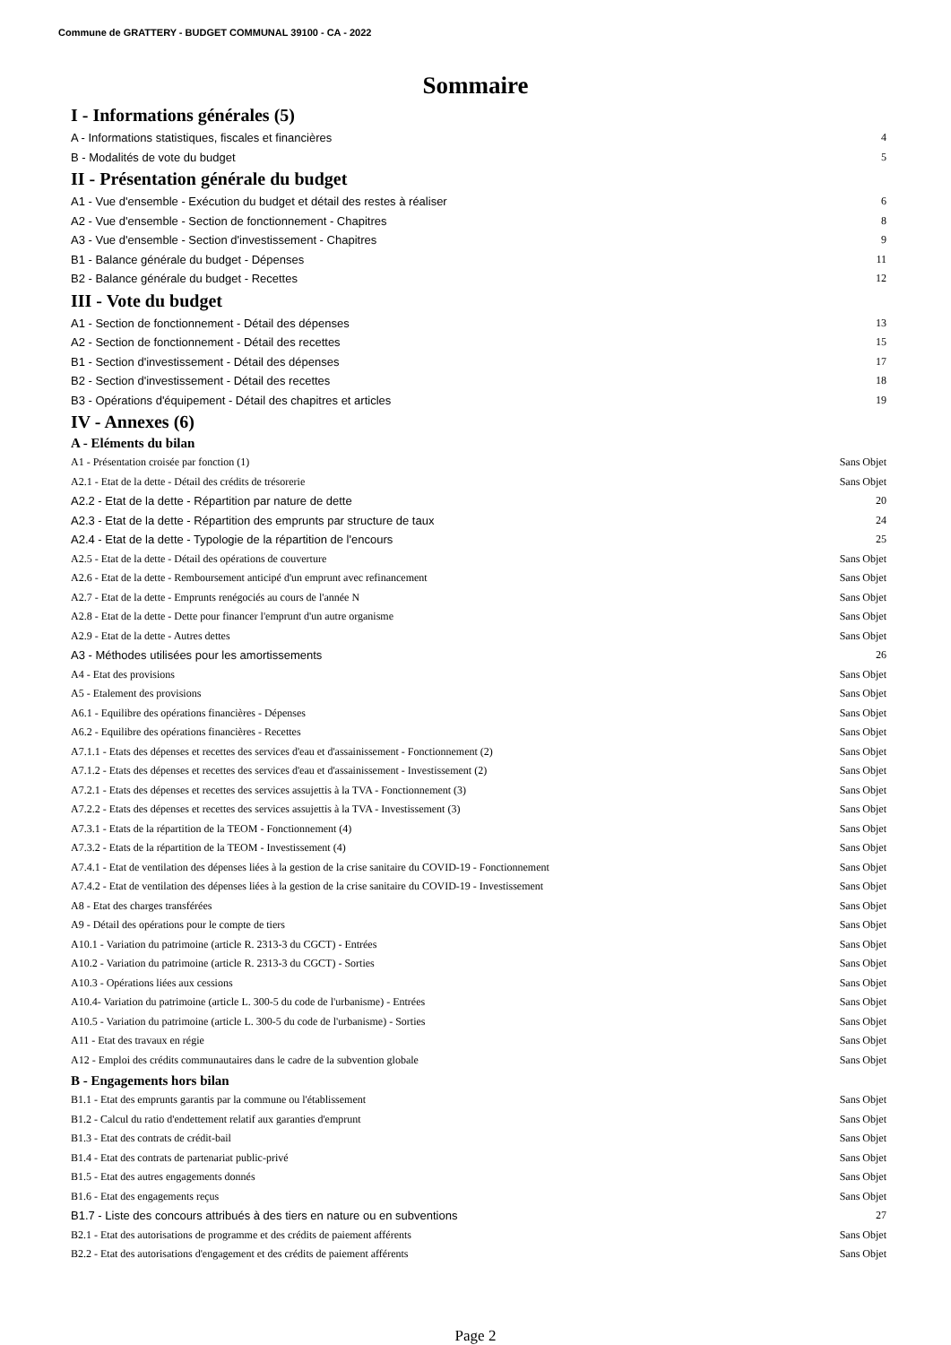Commune de GRATTERY - BUDGET COMMUNAL 39100 - CA - 2022
Sommaire
I - Informations générales (5)
A - Informations statistiques, fiscales et financières 4
B - Modalités de vote du budget 5
II - Présentation générale du budget
A1 - Vue d'ensemble - Exécution du budget et détail des restes à réaliser 6
A2 - Vue d'ensemble - Section de fonctionnement - Chapitres 8
A3 - Vue d'ensemble - Section d'investissement - Chapitres 9
B1 - Balance générale du budget - Dépenses 11
B2 - Balance générale du budget - Recettes 12
III - Vote du budget
A1 - Section de fonctionnement - Détail des dépenses 13
A2 - Section de fonctionnement - Détail des recettes 15
B1 - Section d'investissement - Détail des dépenses 17
B2 - Section d'investissement - Détail des recettes 18
B3 - Opérations d'équipement - Détail des chapitres et articles 19
IV - Annexes (6)
A - Eléments du bilan
A1 - Présentation croisée par fonction (1) Sans Objet
A2.1 - Etat de la dette - Détail des crédits de trésorerie Sans Objet
A2.2 - Etat de la dette - Répartition par nature de dette 20
A2.3 - Etat de la dette - Répartition des emprunts par structure de taux 24
A2.4 - Etat de la dette - Typologie de la répartition de l'encours 25
A2.5 - Etat de la dette - Détail des opérations de couverture Sans Objet
A2.6 - Etat de la dette - Remboursement anticipé d'un emprunt avec refinancement Sans Objet
A2.7 - Etat de la dette - Emprunts renégociés au cours de l'année N Sans Objet
A2.8 - Etat de la dette - Dette pour financer l'emprunt d'un autre organisme Sans Objet
A2.9 - Etat de la dette - Autres dettes Sans Objet
A3 - Méthodes utilisées pour les amortissements 26
A4 - Etat des provisions Sans Objet
A5 - Etalement des provisions Sans Objet
A6.1 - Equilibre des opérations financières - Dépenses Sans Objet
A6.2 - Equilibre des opérations financières - Recettes Sans Objet
A7.1.1 - Etats des dépenses et recettes des services d'eau et d'assainissement - Fonctionnement (2) Sans Objet
A7.1.2 - Etats des dépenses et recettes des services d'eau et d'assainissement - Investissement (2) Sans Objet
A7.2.1 - Etats des dépenses et recettes des services assujettis à la TVA - Fonctionnement (3) Sans Objet
A7.2.2 - Etats des dépenses et recettes des services assujettis à la TVA - Investissement (3) Sans Objet
A7.3.1 - Etats de la répartition de la TEOM - Fonctionnement (4) Sans Objet
A7.3.2 - Etats de la répartition de la TEOM - Investissement (4) Sans Objet
A7.4.1 - Etat de ventilation des dépenses liées à la gestion de la crise sanitaire du COVID-19 - Fonctionnement Sans Objet
A7.4.2 - Etat de ventilation des dépenses liées à la gestion de la crise sanitaire du COVID-19 - Investissement Sans Objet
A8 - Etat des charges transférées Sans Objet
A9 - Détail des opérations pour le compte de tiers Sans Objet
A10.1 - Variation du patrimoine (article R. 2313-3 du CGCT) - Entrées Sans Objet
A10.2 - Variation du patrimoine (article R. 2313-3 du CGCT) - Sorties Sans Objet
A10.3 - Opérations liées aux cessions Sans Objet
A10.4- Variation du patrimoine (article L. 300-5 du code de l'urbanisme) - Entrées Sans Objet
A10.5 - Variation du patrimoine (article L. 300-5 du code de l'urbanisme) - Sorties Sans Objet
A11 - Etat des travaux en régie Sans Objet
A12 - Emploi des crédits communautaires dans le cadre de la subvention globale Sans Objet
B - Engagements hors bilan
B1.1 - Etat des emprunts garantis par la commune ou l'établissement Sans Objet
B1.2 - Calcul du ratio d'endettement relatif aux garanties d'emprunt Sans Objet
B1.3 - Etat des contrats de crédit-bail Sans Objet
B1.4 - Etat des contrats de partenariat public-privé Sans Objet
B1.5 - Etat des autres engagements donnés Sans Objet
B1.6 - Etat des engagements reçus Sans Objet
B1.7 - Liste des concours attribués à des tiers en nature ou en subventions 27
B2.1 - Etat des autorisations de programme et des crédits de paiement afférents Sans Objet
B2.2 - Etat des autorisations d'engagement et des crédits de paiement afférents Sans Objet
Page 2